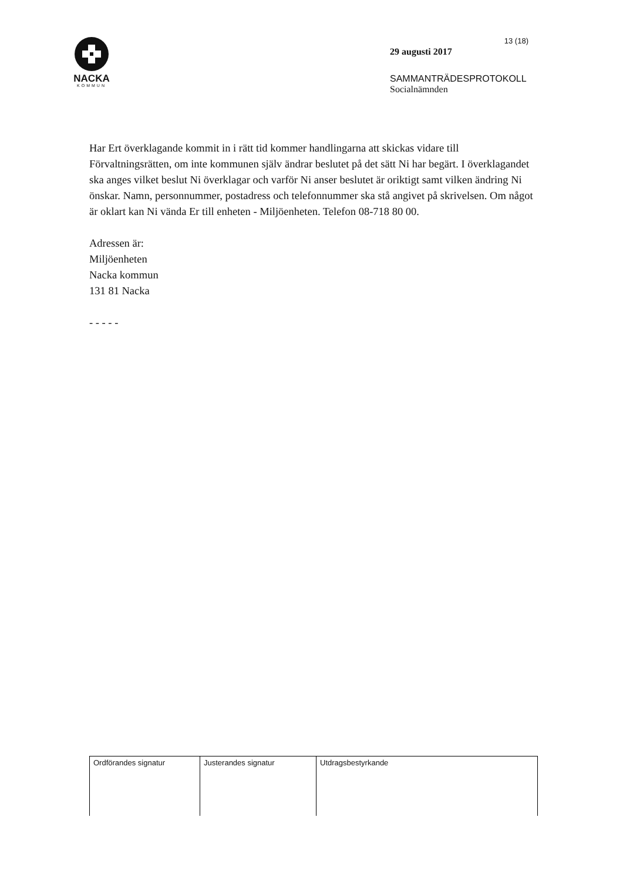NACKA
KOMMUN
13 (18)
29 augusti 2017
SAMMANTRÄDESPROTOKOLL
Socialnämnden
Har Ert överklagande kommit in i rätt tid kommer handlingarna att skickas vidare till Förvaltningsrätten, om inte kommunen själv ändrar beslutet på det sätt Ni har begärt. I överklagandet ska anges vilket beslut Ni överklagar och varför Ni anser beslutet är oriktigt samt vilken ändring Ni önskar. Namn, personnummer, postadress och telefonnummer ska stå angivet på skrivelsen. Om något är oklart kan Ni vända Er till enheten - Miljöenheten. Telefon 08-718 80 00.
Adressen är:
Miljöenheten
Nacka kommun
131 81 Nacka
- - - - -
| Ordförandes signatur | Justerandes signatur | Utdragsbestyrkande |